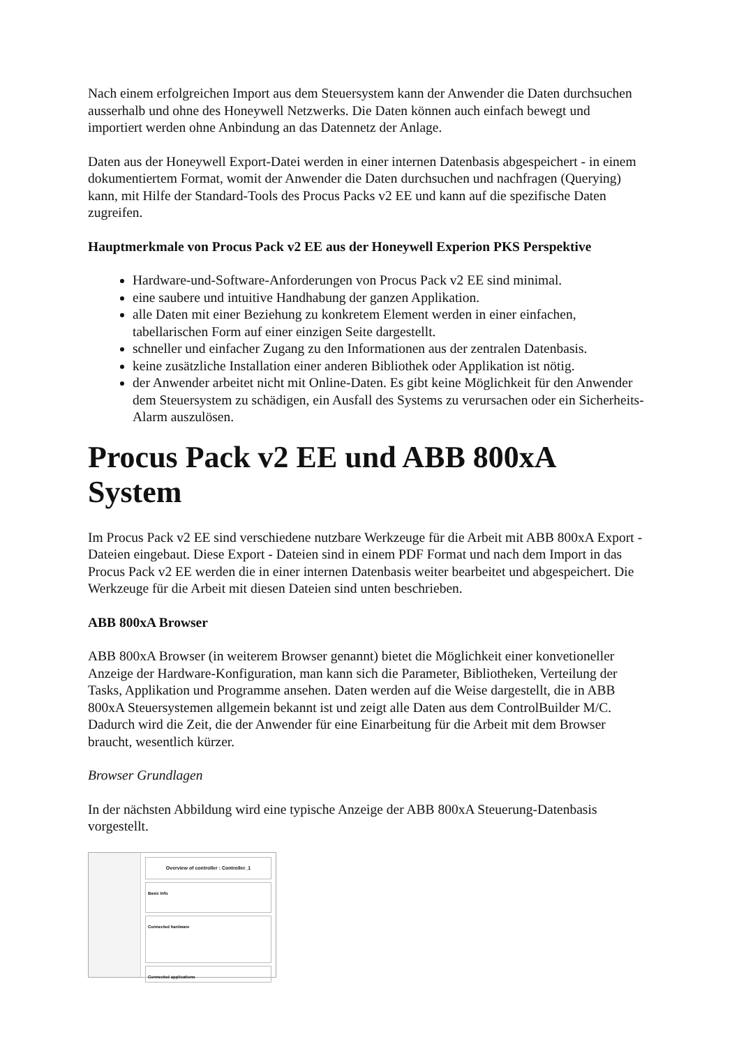Nach einem erfolgreichen Import aus dem Steuersystem kann der Anwender die Daten durchsuchen ausserhalb und ohne des Honeywell Netzwerks. Die Daten können auch einfach bewegt und importiert werden ohne Anbindung an das Datennetz der Anlage.
Daten aus der Honeywell Export-Datei werden in einer internen Datenbasis abgespeichert - in einem dokumentiertem Format, womit der Anwender die Daten durchsuchen und nachfragen (Querying) kann, mit Hilfe der Standard-Tools des Procus Packs v2 EE und kann auf die spezifische Daten zugreifen.
Hauptmerkmale von Procus Pack v2 EE aus der Honeywell Experion PKS Perspektive
Hardware-und-Software-Anforderungen von Procus Pack v2 EE sind minimal.
eine saubere und intuitive Handhabung der ganzen Applikation.
alle Daten mit einer Beziehung zu konkretem Element werden in einer einfachen, tabellarischen Form auf einer einzigen Seite dargestellt.
schneller und einfacher Zugang zu den Informationen aus der zentralen Datenbasis.
keine zusätzliche Installation einer anderen Bibliothek oder Applikation ist nötig.
der Anwender arbeitet nicht mit Online-Daten. Es gibt keine Möglichkeit für den Anwender dem Steuersystem zu schädigen, ein Ausfall des Systems zu verursachen oder ein Sicherheits-Alarm auszulösen.
Procus Pack v2 EE und ABB 800xA System
Im Procus Pack v2 EE sind verschiedene nutzbare Werkzeuge für die Arbeit mit ABB 800xA Export - Dateien eingebaut. Diese Export - Dateien sind in einem PDF Format und nach dem Import in das Procus Pack v2 EE werden die in einer internen Datenbasis weiter bearbeitet und abgespeichert. Die Werkzeuge für die Arbeit mit diesen Dateien sind unten beschrieben.
ABB 800xA Browser
ABB 800xA Browser (in weiterem Browser genannt) bietet die Möglichkeit einer konvetioneller Anzeige der Hardware-Konfiguration, man kann sich die Parameter, Bibliotheken, Verteilung der Tasks, Applikation und Programme ansehen. Daten werden auf die Weise dargestellt, die in ABB 800xA Steuersystemen allgemein bekannt ist und zeigt alle Daten aus dem ControlBuilder M/C. Dadurch wird die Zeit, die der Anwender für eine Einarbeitung für die Arbeit mit dem Browser braucht, wesentlich kürzer.
Browser Grundlagen
In der nächsten Abbildung wird eine typische Anzeige der ABB 800xA Steuerung-Datenbasis vorgestellt.
Overview of controller : Controller_1
Basic Info
Connected hardware
Connected applications